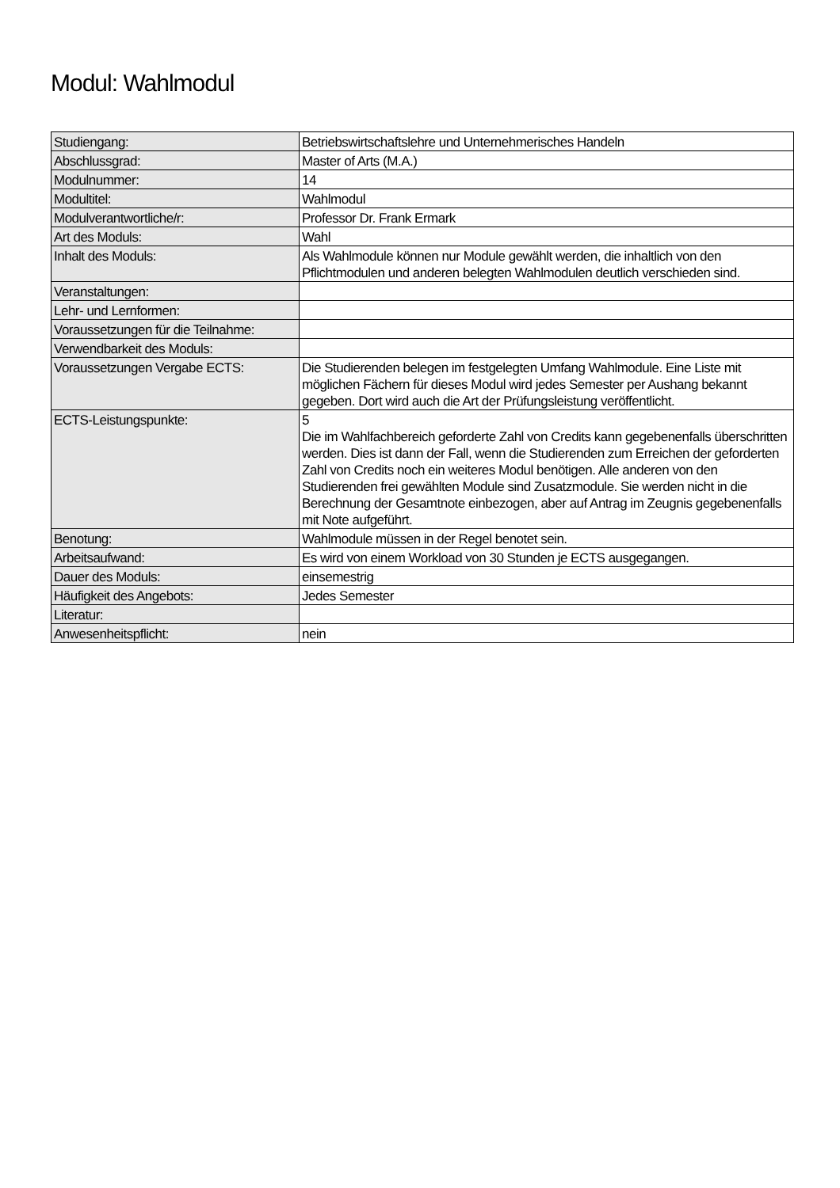Modul: Wahlmodul
| Studiengang: | Betriebswirtschaftslehre und Unternehmerisches Handeln |
| Abschlussgrad: | Master of Arts (M.A.) |
| Modulnummer: | 14 |
| Modultitel: | Wahlmodul |
| Modulverantwortliche/r: | Professor Dr. Frank Ermark |
| Art des Moduls: | Wahl |
| Inhalt des Moduls: | Als Wahlmodule können nur Module gewählt werden, die inhaltlich von den Pflichtmodulen und anderen belegten Wahlmodulen deutlich verschieden sind. |
| Veranstaltungen: | |
| Lehr- und Lernformen: | |
| Voraussetzungen für die Teilnahme: | |
| Verwendbarkeit des Moduls: | |
| Voraussetzungen Vergabe ECTS: | Die Studierenden belegen im festgelegten Umfang Wahlmodule. Eine Liste mit möglichen Fächern für dieses Modul wird jedes Semester per Aushang bekannt gegeben. Dort wird auch die Art der Prüfungsleistung veröffentlicht. |
| ECTS-Leistungspunkte: | 5 Die im Wahlfachbereich geforderte Zahl von Credits kann gegebenenfalls überschritten werden. Dies ist dann der Fall, wenn die Studierenden zum Erreichen der geforderten Zahl von Credits noch ein weiteres Modul benötigen. Alle anderen von den Studierenden frei gewählten Module sind Zusatzmodule. Sie werden nicht in die Berechnung der Gesamtnote einbezogen, aber auf Antrag im Zeugnis gegebenenfalls mit Note aufgeführt. |
| Benotung: | Wahlmodule müssen in der Regel benotet sein. |
| Arbeitsaufwand: | Es wird von einem Workload von 30 Stunden je ECTS ausgegangen. |
| Dauer des Moduls: | einsemestrig |
| Häufigkeit des Angebots: | Jedes Semester |
| Literatur: | |
| Anwesenheitspflicht: | nein |